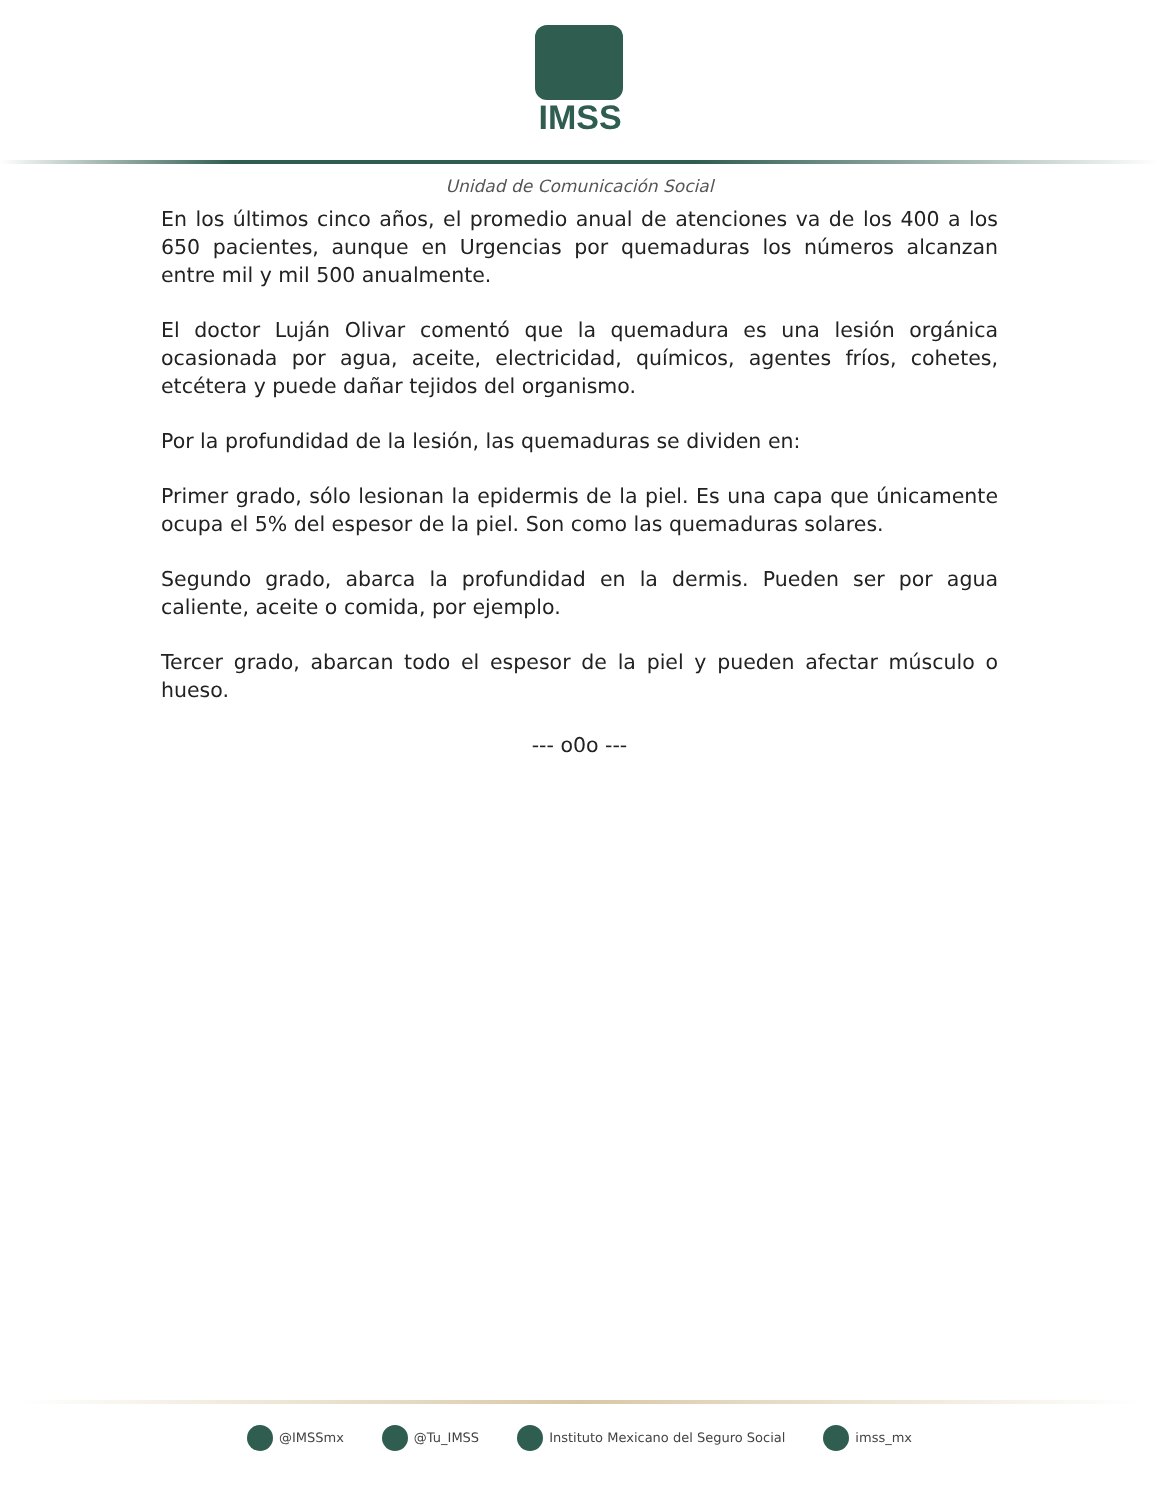IMSS
Unidad de Comunicación Social
En los últimos cinco años, el promedio anual de atenciones va de los 400 a los 650 pacientes, aunque en Urgencias por quemaduras los números alcanzan entre mil y mil 500 anualmente.
El doctor Luján Olivar comentó que la quemadura es una lesión orgánica ocasionada por agua, aceite, electricidad, químicos, agentes fríos, cohetes, etcétera y puede dañar tejidos del organismo.
Por la profundidad de la lesión, las quemaduras se dividen en:
Primer grado, sólo lesionan la epidermis de la piel. Es una capa que únicamente ocupa el 5% del espesor de la piel. Son como las quemaduras solares.
Segundo grado, abarca la profundidad en la dermis. Pueden ser por agua caliente, aceite o comida, por ejemplo.
Tercer grado, abarcan todo el espesor de la piel y pueden afectar músculo o hueso.
--- o0o ---
@IMSSmx @Tu_IMSS Instituto Mexicano del Seguro Social imss_mx